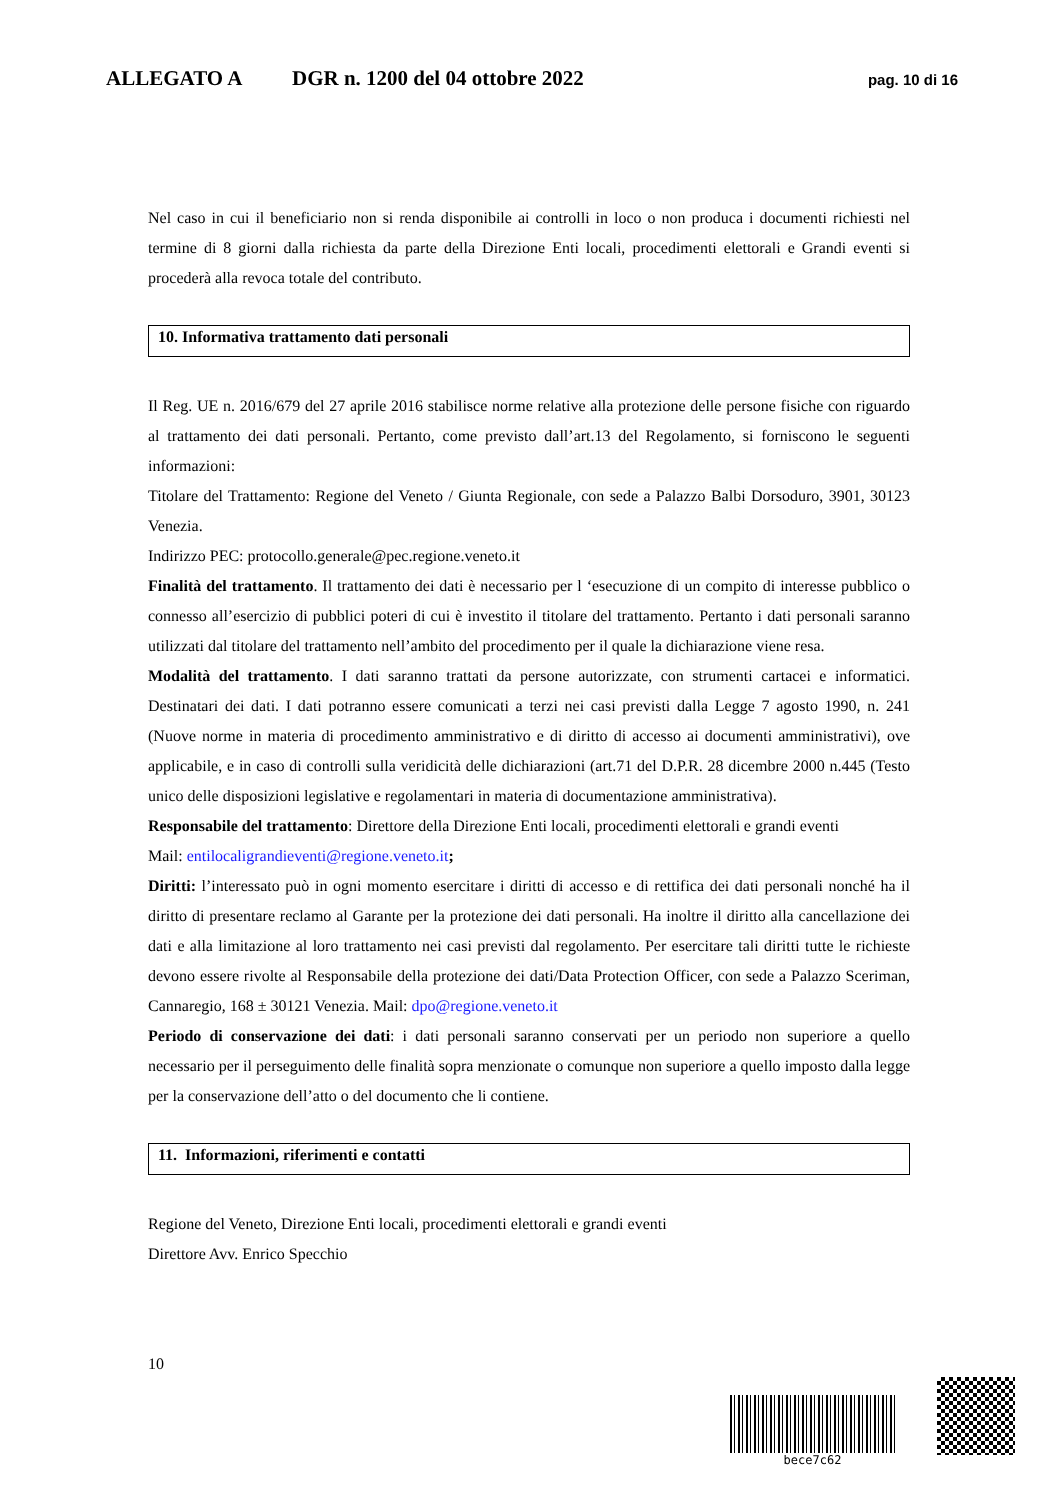ALLEGATO A DGR n. 1200 del 04 ottobre 2022 pag. 10 di 16
Nel caso in cui il beneficiario non si renda disponibile ai controlli in loco o non produca i documenti richiesti nel termine di 8 giorni dalla richiesta da parte della Direzione Enti locali, procedimenti elettorali e Grandi eventi si procederà alla revoca totale del contributo.
10. Informativa trattamento dati personali
Il Reg. UE n. 2016/679 del 27 aprile 2016 stabilisce norme relative alla protezione delle persone fisiche con riguardo al trattamento dei dati personali. Pertanto, come previsto dall’art.13 del Regolamento, si forniscono le seguenti informazioni:
Titolare del Trattamento: Regione del Veneto / Giunta Regionale, con sede a Palazzo Balbi Dorsoduro, 3901, 30123 Venezia.
Indirizzo PEC: protocollo.generale@pec.regione.veneto.it
Finalità del trattamento. Il trattamento dei dati è necessario per l ‘esecuzione di un compito di interesse pubblico o connesso all’esercizio di pubblici poteri di cui è investito il titolare del trattamento. Pertanto i dati personali saranno utilizzati dal titolare del trattamento nell’ambito del procedimento per il quale la dichiarazione viene resa.
Modalità del trattamento. I dati saranno trattati da persone autorizzate, con strumenti cartacei e informatici. Destinatari dei dati. I dati potranno essere comunicati a terzi nei casi previsti dalla Legge 7 agosto 1990, n. 241 (Nuove norme in materia di procedimento amministrativo e di diritto di accesso ai documenti amministrativi), ove applicabile, e in caso di controlli sulla veridicità delle dichiarazioni (art.71 del D.P.R. 28 dicembre 2000 n.445 (Testo unico delle disposizioni legislative e regolamentari in materia di documentazione amministrativa).
Responsabile del trattamento: Direttore della Direzione Enti locali, procedimenti elettorali e grandi eventi
Mail: entilocaligrandieventi@regione.veneto.it;
Diritti: l’interessato può in ogni momento esercitare i diritti di accesso e di rettifica dei dati personali nonché ha il diritto di presentare reclamo al Garante per la protezione dei dati personali. Ha inoltre il diritto alla cancellazione dei dati e alla limitazione al loro trattamento nei casi previsti dal regolamento. Per esercitare tali diritti tutte le richieste devono essere rivolte al Responsabile della protezione dei dati/Data Protection Officer, con sede a Palazzo Sceriman, Cannaregio, 168 ± 30121 Venezia. Mail: dpo@regione.veneto.it
Periodo di conservazione dei dati: i dati personali saranno conservati per un periodo non superiore a quello necessario per il perseguimento delle finalità sopra menzionate o comunque non superiore a quello imposto dalla legge per la conservazione dell’atto o del documento che li contiene.
11. Informazioni, riferimenti e contatti
Regione del Veneto, Direzione Enti locali, procedimenti elettorali e grandi eventi
Direttore Avv. Enrico Specchio
10
bece7c62